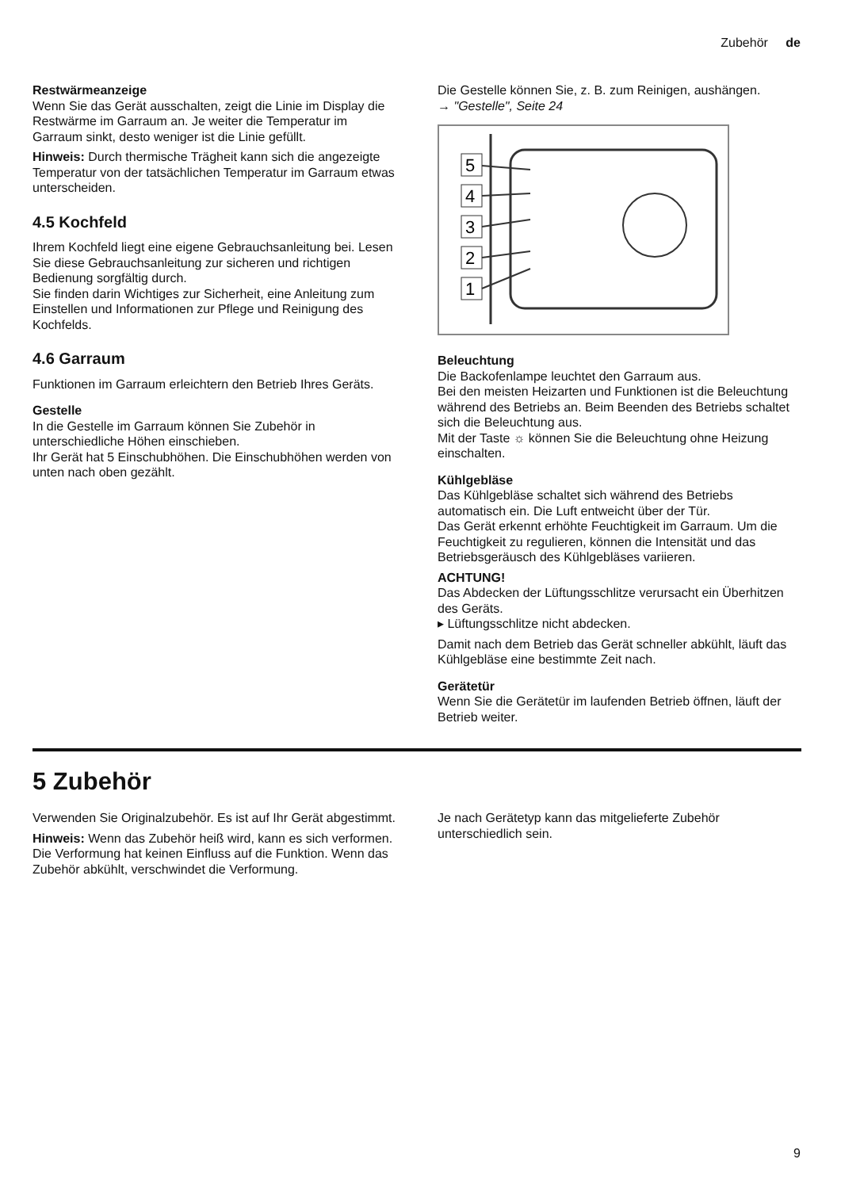Zubehör de
Restwärmeanzeige
Wenn Sie das Gerät ausschalten, zeigt die Linie im Display die Restwärme im Garraum an. Je weiter die Temperatur im Garraum sinkt, desto weniger ist die Linie gefüllt.
Hinweis: Durch thermische Trägheit kann sich die angezeigte Temperatur von der tatsächlichen Temperatur im Garraum etwas unterscheiden.
4.5 Kochfeld
Ihrem Kochfeld liegt eine eigene Gebrauchsanleitung bei. Lesen Sie diese Gebrauchsanleitung zur sicheren und richtigen Bedienung sorgfältig durch.
Sie finden darin Wichtiges zur Sicherheit, eine Anleitung zum Einstellen und Informationen zur Pflege und Reinigung des Kochfelds.
4.6 Garraum
Funktionen im Garraum erleichtern den Betrieb Ihres Geräts.
Gestelle
In die Gestelle im Garraum können Sie Zubehör in unterschiedliche Höhen einschieben.
Ihr Gerät hat 5 Einschubhöhen. Die Einschubhöhen werden von unten nach oben gezählt.
Die Gestelle können Sie, z. B. zum Reinigen, aushängen.
→ "Gestelle", Seite 24
5
4
3
2
1
Beleuchtung
Die Backofenlampe leuchtet den Garraum aus.
Bei den meisten Heizarten und Funktionen ist die Beleuchtung während des Betriebs an. Beim Beenden des Betriebs schaltet sich die Beleuchtung aus.
Mit der Taste ☼ können Sie die Beleuchtung ohne Heizung einschalten.
Kühlgebläse
Das Kühlgebläse schaltet sich während des Betriebs automatisch ein. Die Luft entweicht über der Tür.
Das Gerät erkennt erhöhte Feuchtigkeit im Garraum. Um die Feuchtigkeit zu regulieren, können die Intensität und das Betriebsgeräusch des Kühlgebläses variieren.
ACHTUNG!
Das Abdecken der Lüftungsschlitze verursacht ein Überhitzen des Geräts.
▸ Lüftungsschlitze nicht abdecken.
Damit nach dem Betrieb das Gerät schneller abkühlt, läuft das Kühlgebläse eine bestimmte Zeit nach.
Gerätetür
Wenn Sie die Gerätetür im laufenden Betrieb öffnen, läuft der Betrieb weiter.
5 Zubehör
Verwenden Sie Originalzubehör. Es ist auf Ihr Gerät abgestimmt.
Hinweis: Wenn das Zubehör heiß wird, kann es sich verformen. Die Verformung hat keinen Einfluss auf die Funktion. Wenn das Zubehör abkühlt, verschwindet die Verformung.
Je nach Gerätetyp kann das mitgelieferte Zubehör unterschiedlich sein.
9